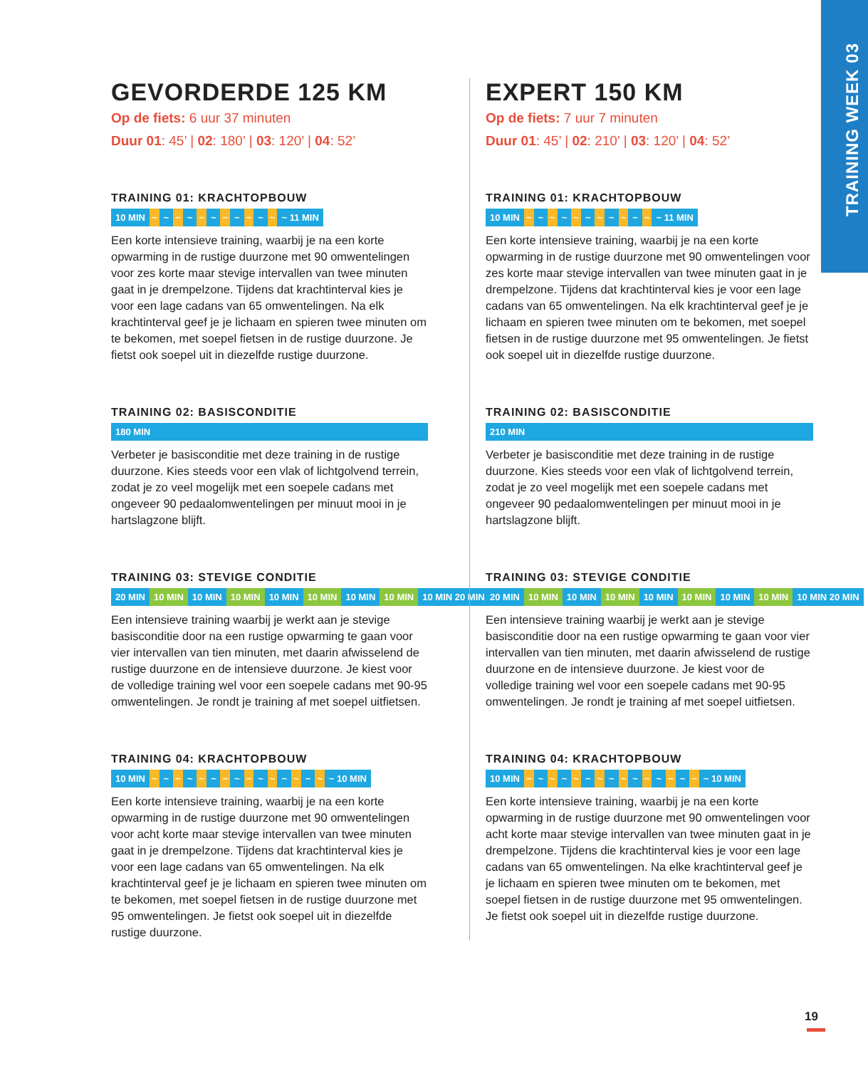TRAINING WEEK 03
GEVORDERDE 125 KM
Op de fiets: 6 uur 37 minuten
Duur 01: 45’ | 02: 180’ | 03: 120’ | 04: 52’
TRAINING 01: KRACHTOPBOUW
10 MIN ~ ~ ~ ~ ~ ~ ~ ~ ~ ~ ~ ~ 11 MIN
Een korte intensieve training, waarbij je na een korte opwarming in de rustige duurzone met 90 omwentelin­gen voor zes korte maar stevige intervallen van twee minuten gaat in je drempelzone. Tijdens dat kracht­interval kies je voor een lage cadans van 65 omwente­lingen. Na elk krachtinterval geef je je lichaam en spieren twee minuten om te bekomen, met soepel fietsen in de rustige duurzone. Je fietst ook soepel uit in diezelfde rustige duurzone.
TRAINING 02: BASISCONDITIE
180 MIN
Verbeter je basisconditie met deze training in de rusti­ge duurzone. Kies steeds voor een vlak of lichtgolvend terrein, zodat je zo veel mogelijk met een soepele cadans met ongeveer 90 pedaalomwentelingen per minuut mooi in je hartslagzone blijft.
TRAINING 03: STEVIGE CONDITIE
20 MIN 10 MIN 10 MIN 10 MIN 10 MIN 10 MIN 10 MIN 10 MIN 10 MIN 20 MIN
Een intensieve training waarbij je werkt aan je stevige basisconditie door na een rustige opwarming te gaan voor vier intervallen van tien minuten, met daarin afwisselend de rustige duurzone en de intensieve duurzone. Je kiest voor de volledige training wel voor een soepele cadans met 90-95 omwentelingen. Je rondt je training af met soepel uitfietsen.
TRAINING 04: KRACHTOPBOUW
10 MIN ~ ~ ~ ~ ~ ~ ~ ~ ~ ~ ~ ~ ~ ~ ~ ~ 10 MIN
Een korte intensieve training, waarbij je na een korte opwarming in de rustige duurzone met 90 omwentelin­gen voor acht korte maar stevige intervallen van twee minuten gaat in je drempelzone. Tijdens dat krachtin­terval kies je voor een lage cadans van 65 omwentelin­gen. Na elk krachtinterval geef je je lichaam en spieren twee minuten om te bekomen, met soepel fietsen in de rustige duurzone met 95 omwentelingen. Je fietst ook soepel uit in diezelfde rustige duurzone.
EXPERT 150 KM
Op de fiets: 7 uur 7 minuten
Duur 01: 45’ | 02: 210’ | 03: 120’ | 04: 52’
TRAINING 01: KRACHTOPBOUW
10 MIN ~ ~ ~ ~ ~ ~ ~ ~ ~ ~ ~ ~ 11 MIN
Een korte intensieve training, waarbij je na een korte opwarming in de rustige duurzone met 90 omwentelingen voor zes korte maar stevige intervallen van twee minuten gaat in je drempelzone. Tijdens dat krachtinterval kies je voor een lage cadans van 65 omwentelingen. Na elk krachtinterval geef je je lichaam en spieren twee minuten om te bekomen, met soepel fietsen in de rustige duurzone met 95 omwentelingen. Je fietst ook soepel uit in diezelfde rustige duurzone.
TRAINING 02: BASISCONDITIE
210 MIN
Verbeter je basisconditie met deze training in de rustige duurzone. Kies steeds voor een vlak of lichtgolvend ter­rein, zodat je zo veel mogelijk met een soepele cadans met ongeveer 90 pedaalomwentelingen per minuut mooi in je hartslagzone blijft.
TRAINING 03: STEVIGE CONDITIE
20 MIN 10 MIN 10 MIN 10 MIN 10 MIN 10 MIN 10 MIN 10 MIN 10 MIN 20 MIN
Een intensieve training waarbij je werkt aan je stevige basisconditie door na een rustige opwarming te gaan voor vier intervallen van tien minuten, met daarin afwisselend de rustige duurzone en de intensieve duurzone. Je kiest voor de volledige training wel voor een soepele cadans met 90-95 omwentelingen. Je rondt je training af met soepel uitfietsen.
TRAINING 04: KRACHTOPBOUW
10 MIN ~ ~ ~ ~ ~ ~ ~ ~ ~ ~ ~ ~ ~ ~ ~ ~ 10 MIN
Een korte intensieve training, waarbij je na een korte opwarming in de rustige duurzone met 90 omwentelingen voor acht korte maar stevige intervallen van twee minuten gaat in je drempelzone. Tijdens die krachtinterval kies je voor een lage cadans van 65 omwentelingen. Na elke krachtinterval geef je je lichaam en spieren twee minuten om te bekomen, met soepel fietsen in de rustige duurzone met 95 omwentelingen. Je fietst ook soepel uit in diezelfde rustige duurzone.
19